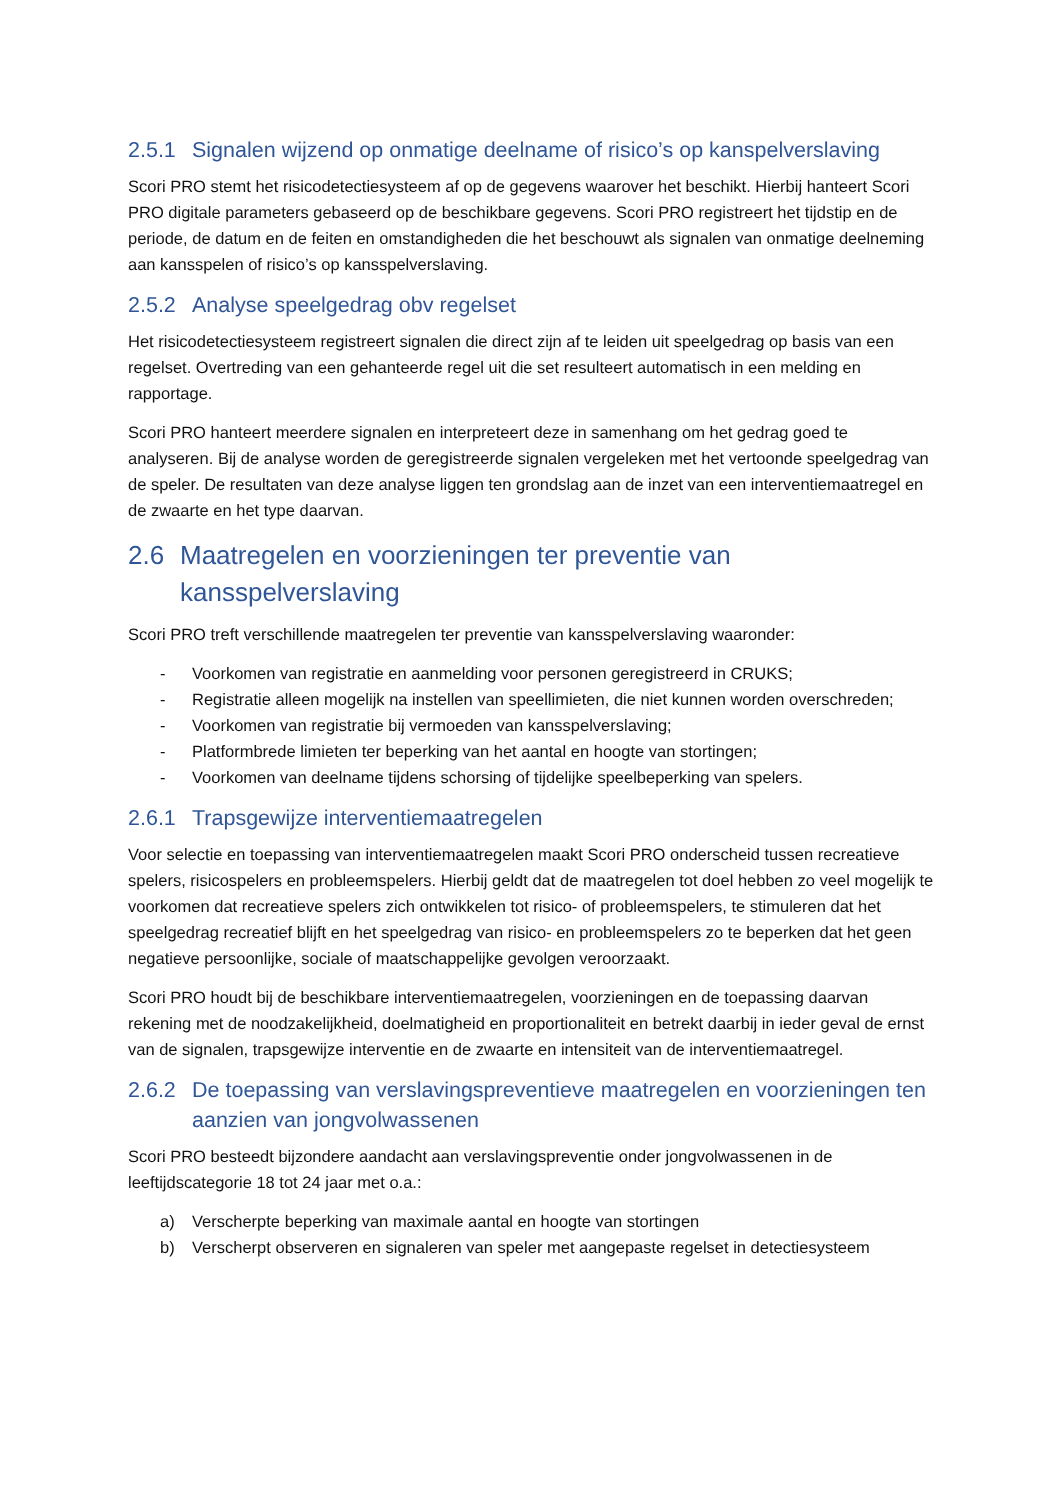2.5.1 Signalen wijzend op onmatige deelname of risico’s op kanspelverslaving
Scori PRO stemt het risicodetectiesysteem af op de gegevens waarover het beschikt. Hierbij hanteert Scori PRO digitale parameters gebaseerd op de beschikbare gegevens. Scori PRO registreert het tijdstip en de periode, de datum en de feiten en omstandigheden die het beschouwt als signalen van onmatige deelneming aan kansspelen of risico’s op kansspelverslaving.
2.5.2 Analyse speelgedrag obv regelset
Het risicodetectiesysteem registreert signalen die direct zijn af te leiden uit speelgedrag op basis van een regelset. Overtreding van een gehanteerde regel uit die set resulteert automatisch in een melding en rapportage.
Scori PRO hanteert meerdere signalen en interpreteert deze in samenhang om het gedrag goed te analyseren. Bij de analyse worden de geregistreerde signalen vergeleken met het vertoonde speelgedrag van de speler. De resultaten van deze analyse liggen ten grondslag aan de inzet van een interventiemaatregel en de zwaarte en het type daarvan.
2.6 Maatregelen en voorzieningen ter preventie van kansspelverslaving
Scori PRO treft verschillende maatregelen ter preventie van kansspelverslaving waaronder:
- Voorkomen van registratie en aanmelding voor personen geregistreerd in CRUKS;
- Registratie alleen mogelijk na instellen van speellimieten, die niet kunnen worden overschreden;
- Voorkomen van registratie bij vermoeden van kansspelverslaving;
- Platformbrede limieten ter beperking van het aantal en hoogte van stortingen;
- Voorkomen van deelname tijdens schorsing of tijdelijke speelbeperking van spelers.
2.6.1 Trapsgewijze interventiemaatregelen
Voor selectie en toepassing van interventiemaatregelen maakt Scori PRO onderscheid tussen recreatieve spelers, risicospelers en probleemspelers. Hierbij geldt dat de maatregelen tot doel hebben zo veel mogelijk te voorkomen dat recreatieve spelers zich ontwikkelen tot risico- of probleemspelers, te stimuleren dat het speelgedrag recreatief blijft en het speelgedrag van risico- en probleemspelers zo te beperken dat het geen negatieve persoonlijke, sociale of maatschappelijke gevolgen veroorzaakt.
Scori PRO houdt bij de beschikbare interventiemaatregelen, voorzieningen en de toepassing daarvan rekening met de noodzakelijkheid, doelmatigheid en proportionaliteit en betrekt daarbij in ieder geval de ernst van de signalen, trapsgewijze interventie en de zwaarte en intensiteit van de interventiemaatregel.
2.6.2 De toepassing van verslavingspreventieve maatregelen en voorzieningen ten aanzien van jongvolwassenen
Scori PRO besteedt bijzondere aandacht aan verslavingspreventie onder jongvolwassenen in de leeftijdscategorie 18 tot 24 jaar met o.a.:
a) Verscherpte beperking van maximale aantal en hoogte van stortingen
b) Verscherpt observeren en signaleren van speler met aangepaste regelset in detectiesysteem